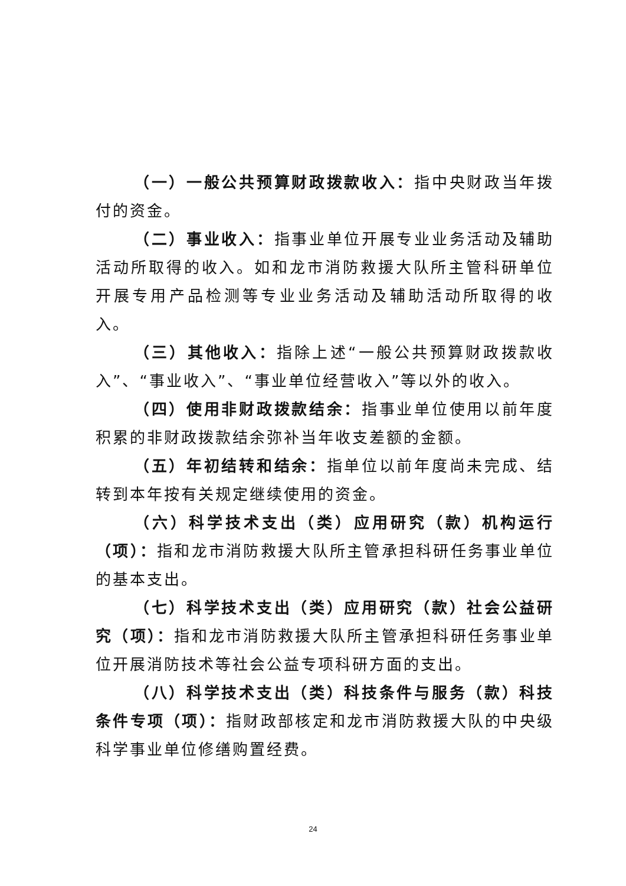（一）一般公共预算财政拨款收入：指中央财政当年拨付的资金。
（二）事业收入：指事业单位开展专业业务活动及辅助活动所取得的收入。如和龙市消防救援大队所主管科研单位开展专用产品检测等专业业务活动及辅助活动所取得的收入。
（三）其他收入：指除上述“一般公共预算财政拨款收入”、“事业收入”、“事业单位经营收入”等以外的收入。
（四）使用非财政拨款结余：指事业单位使用以前年度积累的非财政拨款结余弥补当年收支差额的金额。
（五）年初结转和结余：指单位以前年度尚未完成、结转到本年按有关规定继续使用的资金。
（六）科学技术支出（类）应用研究（款）机构运行（项）：指和龙市消防救援大队所主管承担科研任务事业单位的基本支出。
（七）科学技术支出（类）应用研究（款）社会公益研究（项）：指和龙市消防救援大队所主管承担科研任务事业单位开展消防技术等社会公益专项科研方面的支出。
（八）科学技术支出（类）科技条件与服务（款）科技条件专项（项）：指财政部核定和龙市消防救援大队的中央级科学事业单位修缮购置经费。
24